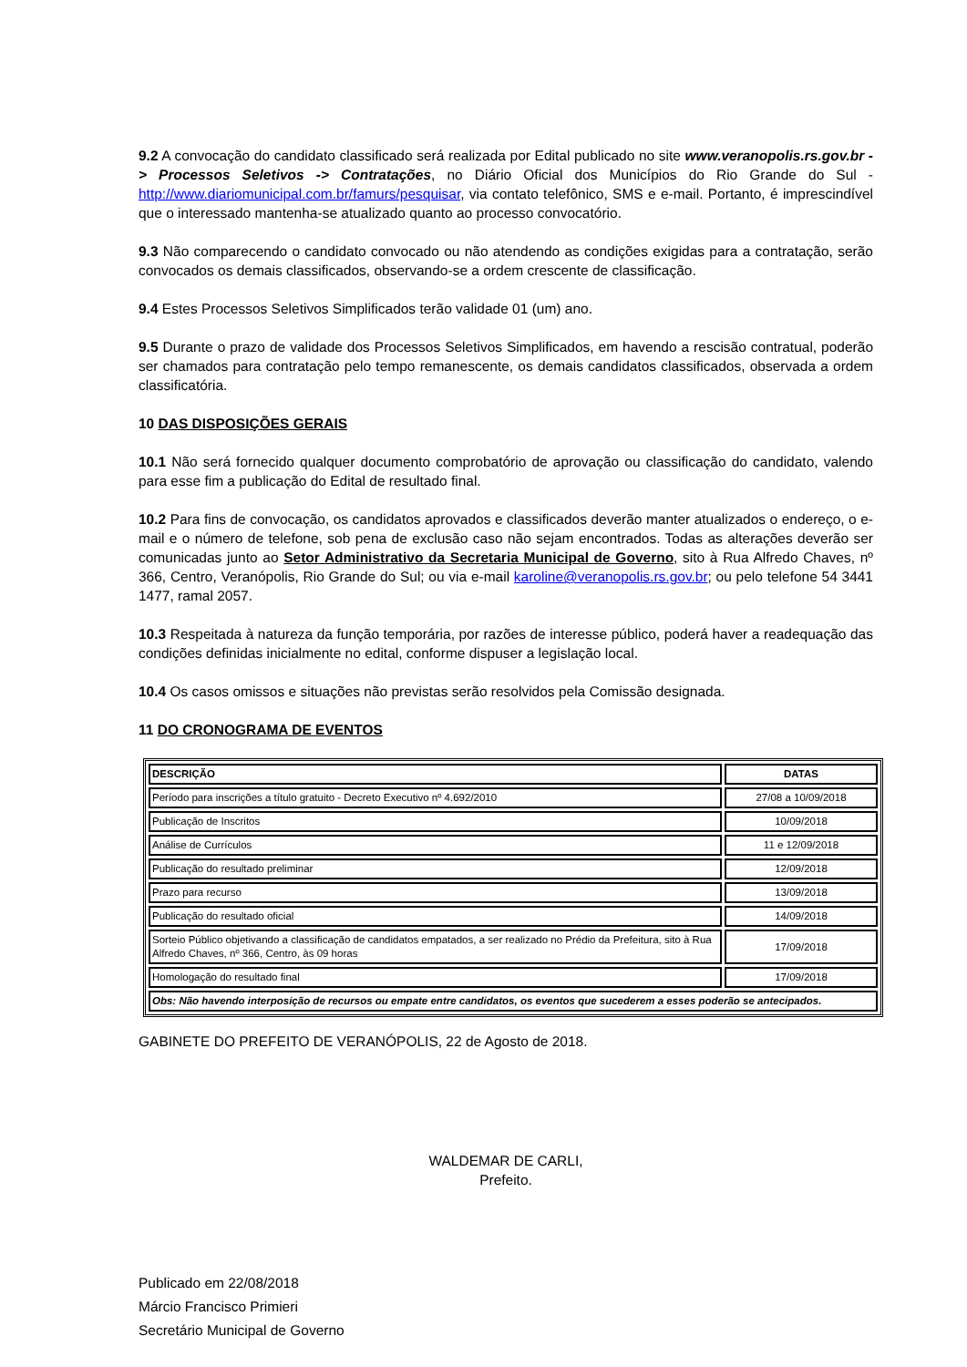9.2 A convocação do candidato classificado será realizada por Edital publicado no site www.veranopolis.rs.gov.br -> Processos Seletivos -> Contratações, no Diário Oficial dos Municípios do Rio Grande do Sul - http://www.diariomunicipal.com.br/famurs/pesquisar, via contato telefônico, SMS e e-mail. Portanto, é imprescindível que o interessado mantenha-se atualizado quanto ao processo convocatório.
9.3 Não comparecendo o candidato convocado ou não atendendo as condições exigidas para a contratação, serão convocados os demais classificados, observando-se a ordem crescente de classificação.
9.4 Estes Processos Seletivos Simplificados terão validade 01 (um) ano.
9.5 Durante o prazo de validade dos Processos Seletivos Simplificados, em havendo a rescisão contratual, poderão ser chamados para contratação pelo tempo remanescente, os demais candidatos classificados, observada a ordem classificatória.
10 DAS DISPOSIÇÕES GERAIS
10.1 Não será fornecido qualquer documento comprobatório de aprovação ou classificação do candidato, valendo para esse fim a publicação do Edital de resultado final.
10.2 Para fins de convocação, os candidatos aprovados e classificados deverão manter atualizados o endereço, o e-mail e o número de telefone, sob pena de exclusão caso não sejam encontrados. Todas as alterações deverão ser comunicadas junto ao Setor Administrativo da Secretaria Municipal de Governo, sito à Rua Alfredo Chaves, nº 366, Centro, Veranópolis, Rio Grande do Sul; ou via e-mail karoline@veranopolis.rs.gov.br; ou pelo telefone 54 3441 1477, ramal 2057.
10.3 Respeitada à natureza da função temporária, por razões de interesse público, poderá haver a readequação das condições definidas inicialmente no edital, conforme dispuser a legislação local.
10.4 Os casos omissos e situações não previstas serão resolvidos pela Comissão designada.
11 DO CRONOGRAMA DE EVENTOS
| DESCRIÇÃO | DATAS |
| --- | --- |
| Período para inscrições a título gratuito - Decreto Executivo nº 4.692/2010 | 27/08 a 10/09/2018 |
| Publicação de Inscritos | 10/09/2018 |
| Análise de Currículos | 11 e 12/09/2018 |
| Publicação do resultado preliminar | 12/09/2018 |
| Prazo para recurso | 13/09/2018 |
| Publicação do resultado oficial | 14/09/2018 |
| Sorteio Público objetivando a classificação de candidatos empatados, a ser realizado no Prédio da Prefeitura, sito à Rua Alfredo Chaves, nº 366, Centro, às 09 horas | 17/09/2018 |
| Homologação do resultado final | 17/09/2018 |
| Obs: Não havendo interposição de recursos ou empate entre candidatos, os eventos que sucederem a esses poderão se antecipados. | |
GABINETE DO PREFEITO DE VERANÓPOLIS, 22 de Agosto de 2018.
WALDEMAR DE CARLI,
Prefeito.
Publicado em 22/08/2018
Márcio Francisco Primieri
Secretário Municipal de Governo